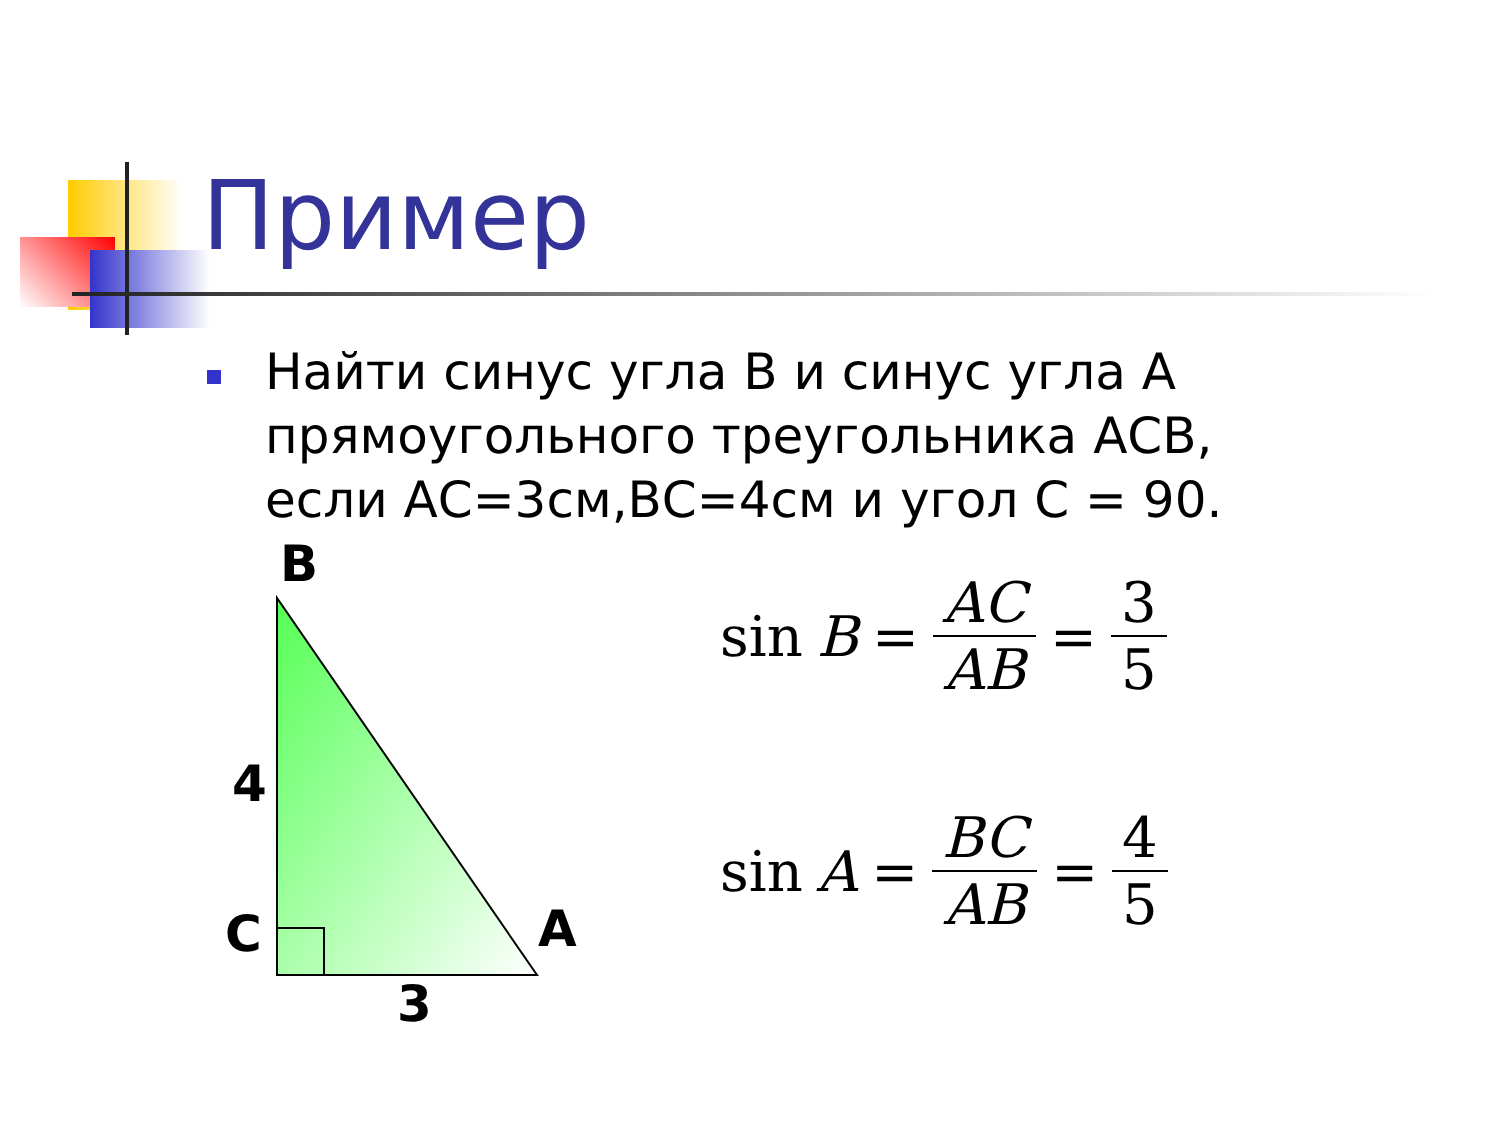Пример
Найти синус угла В и синус угла А прямоугольного треугольника АСВ, если АС=3см,ВС=4см и угол С = 90.
B
4
C A
3
sin B = AC AB = 3 5
sin A = BC AB = 4 5